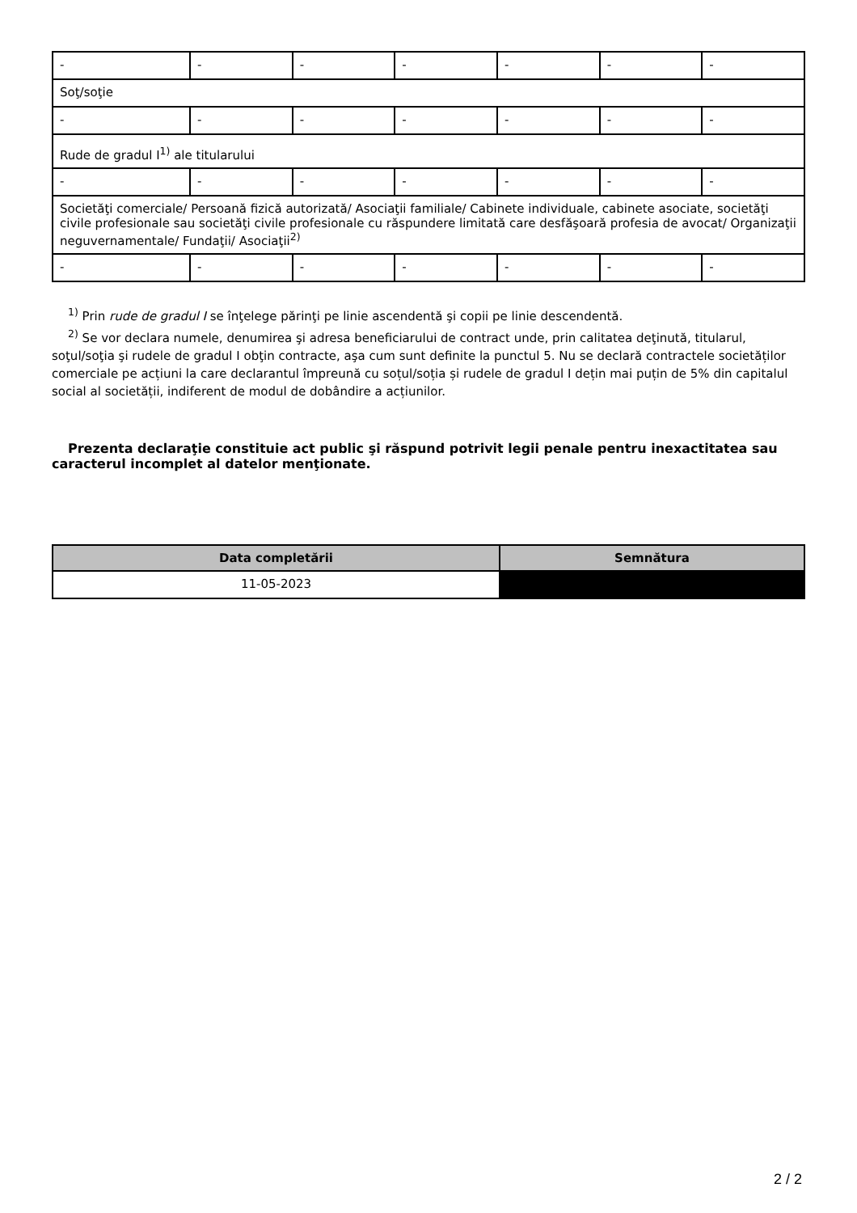| - | - | - | - | - | - | - |
| Soţ/soţie | | | | | | |
| - | - | - | - | - | - | - |
| Rude de gradul I<sup>1)</sup> ale titularului | | | | | | |
| - | - | - | - | - | - | - |
| Societăţi comerciale/ Persoană fizică autorizată/ Asociaţii familiale/ Cabinete individuale, cabinete asociate, societăţi civile profesionale sau societăţi civile profesionale cu răspundere limitată care desfăşoară profesia de avocat/ Organizaţii neguvernamentale/ Fundaţii/ Asociaţii<sup>2)</sup> | | | | | | |
| - | - | - | - | - | - | - |
<sup>1)</sup> Prin rude de gradul I se înţelege părinţi pe linie ascendentă şi copii pe linie descendentă.
<sup>2)</sup> Se vor declara numele, denumirea şi adresa beneficiarului de contract unde, prin calitatea deţinută, titularul, soţul/soţia şi rudele de gradul I obţin contracte, aşa cum sunt definite la punctul 5. Nu se declară contractele societăților comerciale pe acțiuni la care declarantul împreună cu soțul/soția și rudele de gradul I dețin mai puțin de 5% din capitalul social al societății, indiferent de modul de dobândire a acțiunilor.
Prezenta declaraţie constituie act public şi răspund potrivit legii penale pentru inexactitatea sau caracterul incomplet al datelor menţionate.
| Data completării | Semnătura |
| --- | --- |
| 11-05-2023 | |
2 / 2